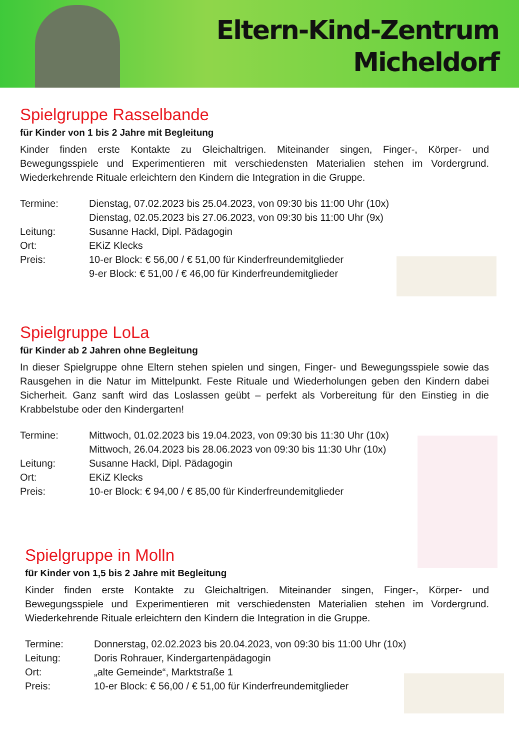Eltern-Kind-Zentrum
Micheldorf
Spielgruppe Rasselbande
für Kinder von 1 bis 2 Jahre mit Begleitung
Kinder finden erste Kontakte zu Gleichaltrigen. Miteinander singen, Finger-, Körper- und Bewegungsspiele und Experimentieren mit verschiedensten Materialien stehen im Vordergrund. Wiederkehrende Rituale erleichtern den Kindern die Integration in die Gruppe.
| Termine: | Dienstag, 07.02.2023 bis 25.04.2023, von 09:30 bis 11:00 Uhr (10x) Dienstag, 02.05.2023 bis 27.06.2023, von 09:30 bis 11:00 Uhr (9x) |
| Leitung: | Susanne Hackl, Dipl. Pädagogin |
| Ort: | EKiZ Klecks |
| Preis: | 10-er Block: € 56,00 / € 51,00 für Kinderfreundemitglieder 9-er Block: € 51,00 / € 46,00 für Kinderfreundemitglieder |
Spielgruppe LoLa
für Kinder ab 2 Jahren ohne Begleitung
In dieser Spielgruppe ohne Eltern stehen spielen und singen, Finger- und Bewegungsspiele sowie das Rausgehen in die Natur im Mittelpunkt. Feste Rituale und Wiederholungen geben den Kindern dabei Sicherheit. Ganz sanft wird das Loslassen geübt – perfekt als Vorbereitung für den Einstieg in die Krabbelstube oder den Kindergarten!
| Termine: | Mittwoch, 01.02.2023 bis 19.04.2023, von 09:30 bis 11:30 Uhr (10x) Mittwoch, 26.04.2023 bis 28.06.2023 von 09:30 bis 11:30 Uhr (10x) |
| Leitung: | Susanne Hackl, Dipl. Pädagogin |
| Ort: | EKiZ Klecks |
| Preis: | 10-er Block: € 94,00 / € 85,00 für Kinderfreundemitglieder |
Spielgruppe in Molln
für Kinder von 1,5 bis 2 Jahre mit Begleitung
Kinder finden erste Kontakte zu Gleichaltrigen. Miteinander singen, Finger-, Körper- und Bewegungsspiele und Experimentieren mit verschiedensten Materialien stehen im Vordergrund. Wiederkehrende Rituale erleichtern den Kindern die Integration in die Gruppe.
| Termine: | Donnerstag, 02.02.2023 bis 20.04.2023, von 09:30 bis 11:00 Uhr (10x) |
| Leitung: | Doris Rohrauer, Kindergartenpädagogin |
| Ort: | „alte Gemeinde“, Marktstraße 1 |
| Preis: | 10-er Block: € 56,00 / € 51,00 für Kinderfreundemitglieder |